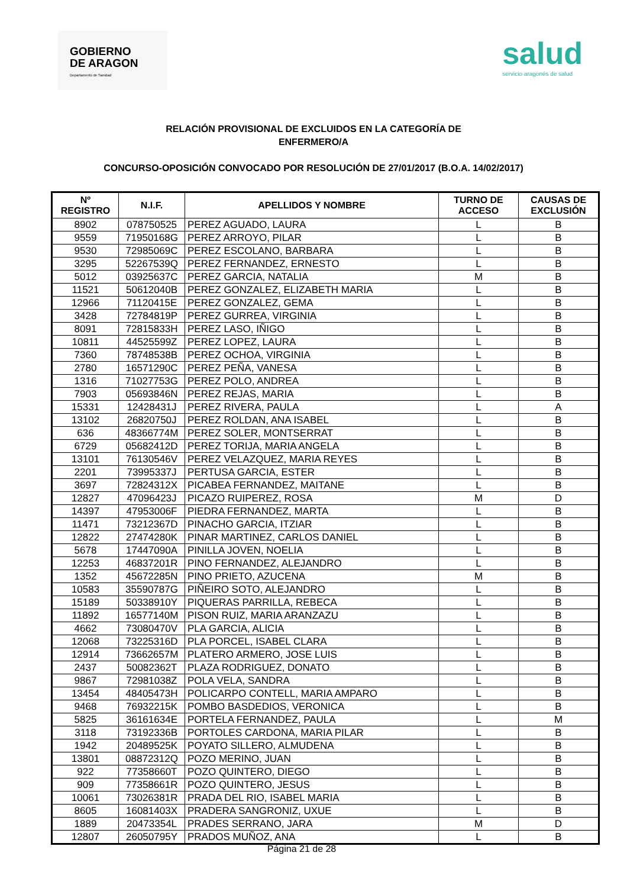GOBIERNO
DE ARAGON
Departamento de Sanidad
salud
servicio aragonés de salud
RELACIÓN PROVISIONAL DE EXCLUIDOS EN LA CATEGORÍA DE
ENFERMERO/A
CONCURSO-OPOSICIÓN CONVOCADO POR RESOLUCIÓN DE 27/01/2017 (B.O.A. 14/02/2017)
| Nº REGISTRO | N.I.F. | APELLIDOS Y NOMBRE | TURNO DE ACCESO | CAUSAS DE EXCLUSIÓN |
| --- | --- | --- | --- | --- |
| 8902 | 078750525 | PEREZ AGUADO, LAURA | L | B |
| 9559 | 71950168G | PEREZ ARROYO, PILAR | L | B |
| 9530 | 72985069C | PEREZ ESCOLANO, BARBARA | L | B |
| 3295 | 52267539Q | PEREZ FERNANDEZ, ERNESTO | L | B |
| 5012 | 03925637C | PEREZ GARCIA, NATALIA | M | B |
| 11521 | 50612040B | PEREZ GONZALEZ, ELIZABETH MARIA | L | B |
| 12966 | 71120415E | PEREZ GONZALEZ, GEMA | L | B |
| 3428 | 72784819P | PEREZ GURREA, VIRGINIA | L | B |
| 8091 | 72815833H | PEREZ LASO, IÑIGO | L | B |
| 10811 | 44525599Z | PEREZ LOPEZ, LAURA | L | B |
| 7360 | 78748538B | PEREZ OCHOA, VIRGINIA | L | B |
| 2780 | 16571290C | PEREZ PEÑA, VANESA | L | B |
| 1316 | 71027753G | PEREZ POLO, ANDREA | L | B |
| 7903 | 05693846N | PEREZ REJAS, MARIA | L | B |
| 15331 | 12428431J | PEREZ RIVERA, PAULA | L | A |
| 13102 | 26820750J | PEREZ ROLDAN, ANA ISABEL | L | B |
| 636 | 48366774M | PEREZ SOLER, MONTSERRAT | L | B |
| 6729 | 05682412D | PEREZ TORIJA, MARIA ANGELA | L | B |
| 13101 | 76130546V | PEREZ VELAZQUEZ, MARIA REYES | L | B |
| 2201 | 73995337J | PERTUSA GARCIA, ESTER | L | B |
| 3697 | 72824312X | PICABEA FERNANDEZ, MAITANE | L | B |
| 12827 | 47096423J | PICAZO RUIPEREZ, ROSA | M | D |
| 14397 | 47953006F | PIEDRA FERNANDEZ, MARTA | L | B |
| 11471 | 73212367D | PINACHO GARCIA, ITZIAR | L | B |
| 12822 | 27474280K | PINAR MARTINEZ, CARLOS DANIEL | L | B |
| 5678 | 17447090A | PINILLA JOVEN, NOELIA | L | B |
| 12253 | 46837201R | PINO FERNANDEZ, ALEJANDRO | L | B |
| 1352 | 45672285N | PINO PRIETO, AZUCENA | M | B |
| 10583 | 35590787G | PIÑEIRO SOTO, ALEJANDRO | L | B |
| 15189 | 50338910Y | PIQUERAS PARRILLA, REBECA | L | B |
| 11892 | 16577140M | PISON RUIZ, MARIA ARANZAZU | L | B |
| 4662 | 73080470V | PLA GARCIA, ALICIA | L | B |
| 12068 | 73225316D | PLA PORCEL, ISABEL CLARA | L | B |
| 12914 | 73662657M | PLATERO ARMERO, JOSE LUIS | L | B |
| 2437 | 50082362T | PLAZA RODRIGUEZ, DONATO | L | B |
| 9867 | 72981038Z | POLA VELA, SANDRA | L | B |
| 13454 | 48405473H | POLICARPO CONTELL, MARIA AMPARO | L | B |
| 9468 | 76932215K | POMBO BASDEDIOS, VERONICA | L | B |
| 5825 | 36161634E | PORTELA FERNANDEZ, PAULA | L | M |
| 3118 | 73192336B | PORTOLES CARDONA, MARIA PILAR | L | B |
| 1942 | 20489525K | POYATO SILLERO, ALMUDENA | L | B |
| 13801 | 08872312Q | POZO MERINO, JUAN | L | B |
| 922 | 77358660T | POZO QUINTERO, DIEGO | L | B |
| 909 | 77358661R | POZO QUINTERO, JESUS | L | B |
| 10061 | 73026381R | PRADA DEL RIO, ISABEL MARIA | L | B |
| 8605 | 16081403X | PRADERA SANGRONIZ, UXUE | L | B |
| 1889 | 20473354L | PRADES SERRANO, JARA | M | D |
| 12807 | 26050795Y | PRADOS MUÑOZ, ANA | L | B |
Página 21 de 28